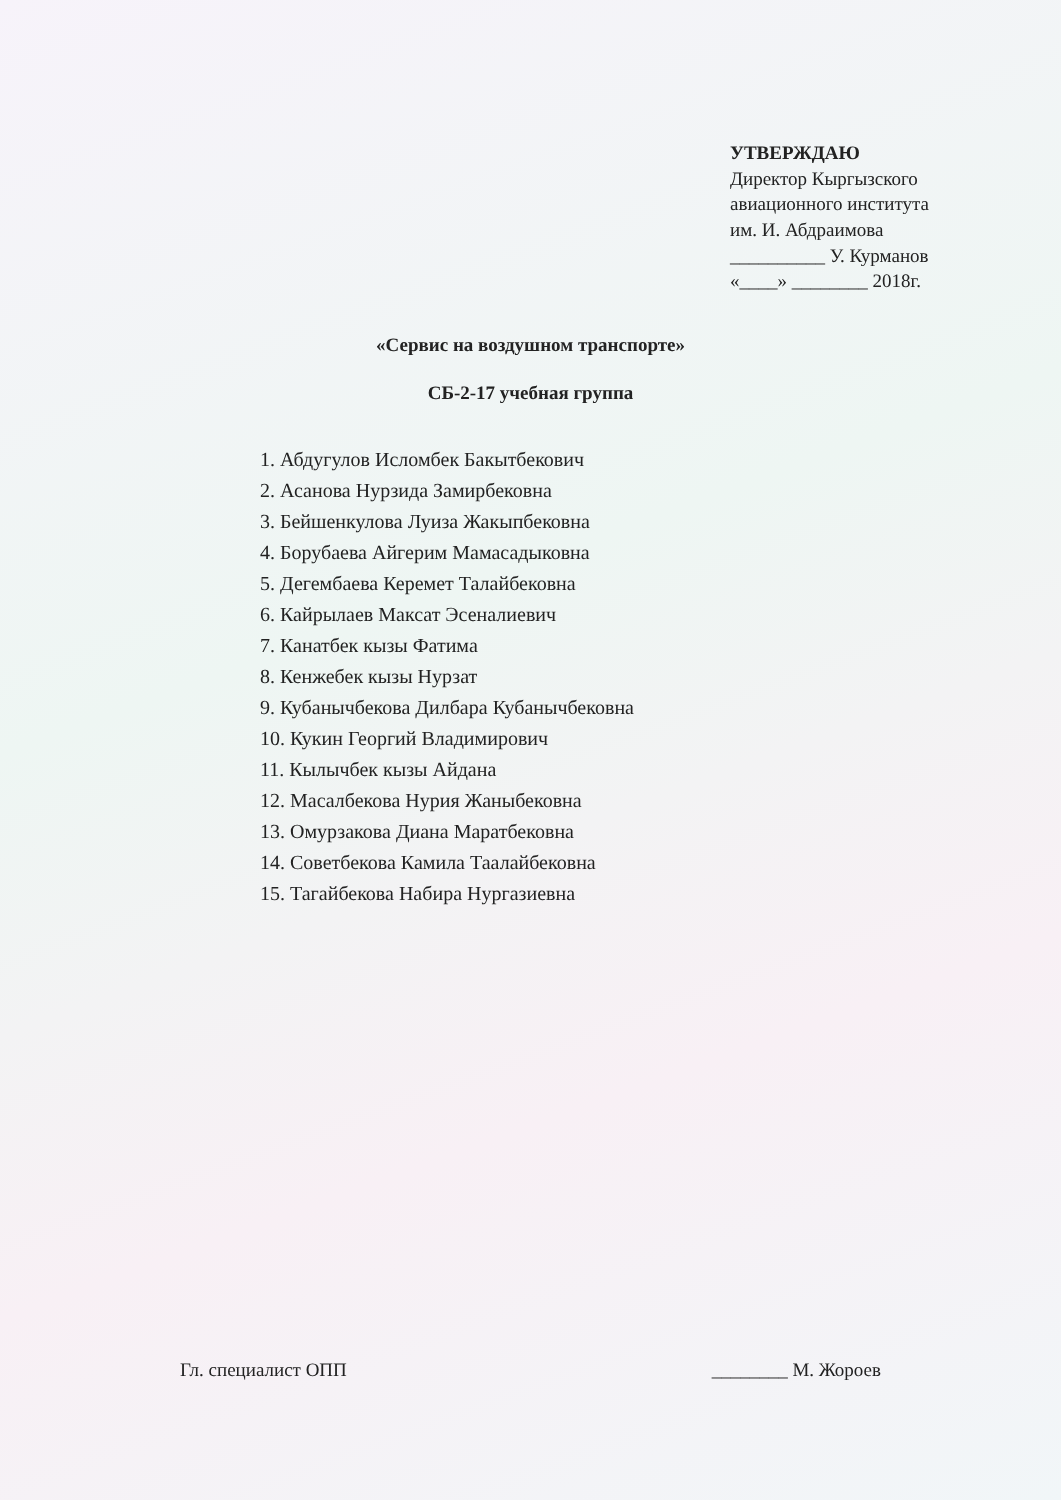УТВЕРЖДАЮ
Директор Кыргызского
авиационного института
им. И. Абдраимова
__________ У. Курманов
«____» ________ 2018г.
«Сервис на воздушном транспорте»
СБ-2-17 учебная группа
1. Абдугулов Исломбек Бакытбекович
2. Асанова Нурзида Замирбековна
3. Бейшенкулова Луиза Жакыпбековна
4. Борубаева Айгерим Мамасадыковна
5. Дегембаева Керемет Талайбековна
6. Кайрылаев Максат Эсеналиевич
7. Канатбек кызы Фатима
8. Кенжебек кызы Нурзат
9. Кубанычбекова Дилбара Кубанычбековна
10. Кукин Георгий Владимирович
11. Кылычбек кызы Айдана
12. Масалбекова Нурия Жаныбековна
13. Омурзакова Диана Маратбековна
14. Советбекова Камила Таалайбековна
15. Тагайбекова Набира Нургазиевна
Гл. специалист ОПП ________ М. Жороев